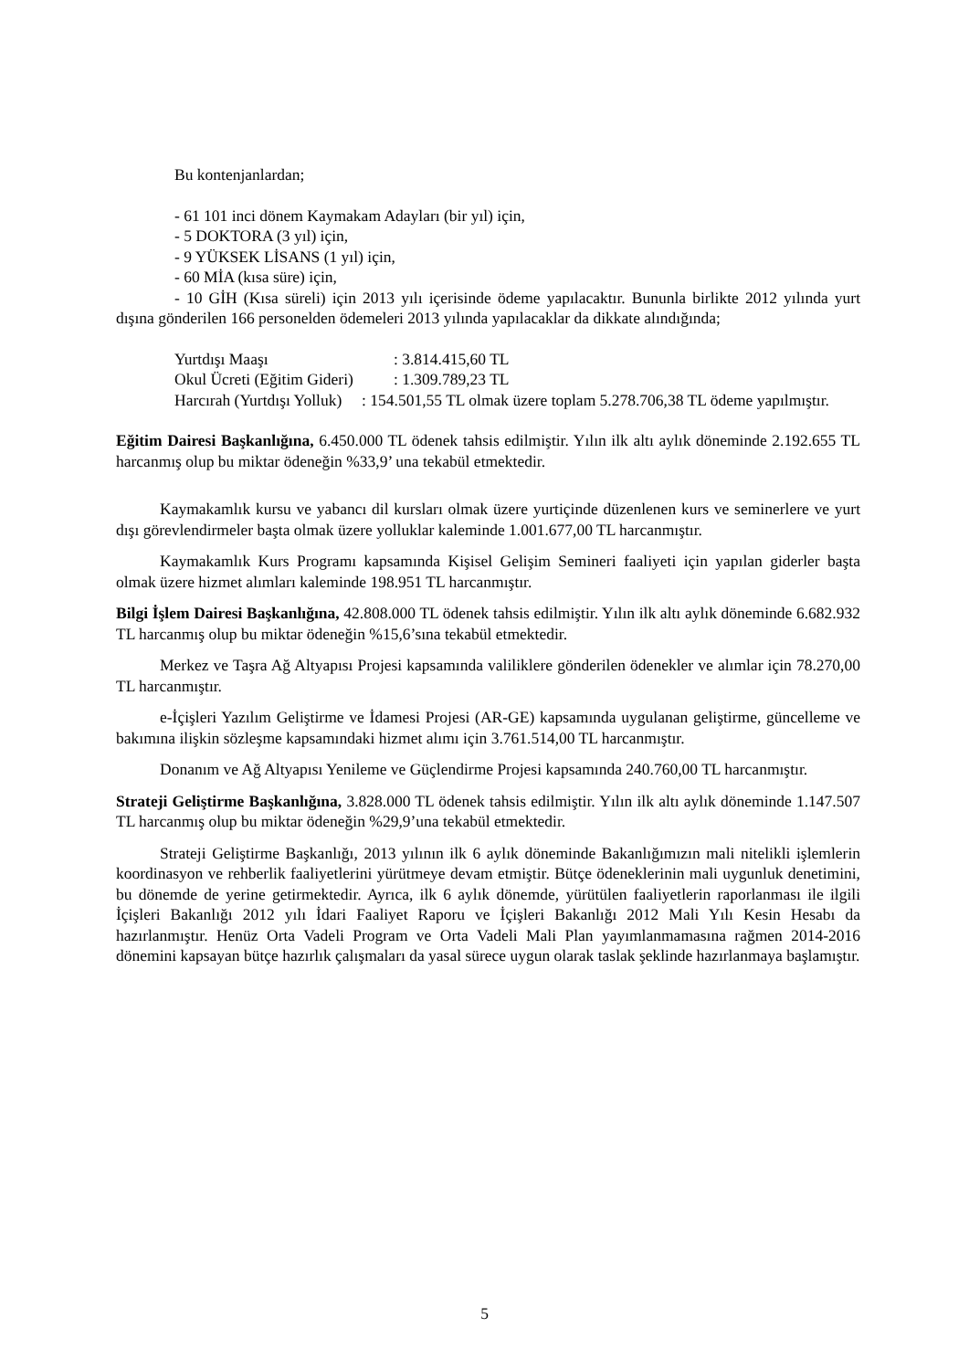Bu kontenjanlardan;
- 61 101 inci dönem Kaymakam Adayları (bir yıl) için,
- 5 DOKTORA (3 yıl) için,
- 9 YÜKSEK LİSANS (1 yıl) için,
- 60 MİA (kısa süre) için,
- 10 GİH (Kısa süreli) için 2013 yılı içerisinde ödeme yapılacaktır. Bununla birlikte 2012 yılında yurt dışına gönderilen 166 personelden ödemeleri 2013 yılında yapılacaklar da dikkate alındığında;
Yurtdışı Maaşı: 3.814.415,60 TL
Okul Ücreti (Eğitim Gideri): 1.309.789,23 TL
Harcırah (Yurtdışı Yolluk) : 154.501,55 TL olmak üzere toplam 5.278.706,38 TL ödeme yapılmıştır.
Eğitim Dairesi Başkanlığına, 6.450.000 TL ödenek tahsis edilmiştir. Yılın ilk altı aylık döneminde 2.192.655 TL harcanmış olup bu miktar ödeneğin %33,9’ una tekabül etmektedir.
Kaymakamlık kursu ve yabancı dil kursları olmak üzere yurtiçinde düzenlenen kurs ve seminerlere ve yurt dışı görevlendirmeler başta olmak üzere yolluklar kaleminde 1.001.677,00 TL harcanmıştır.
Kaymakamlık Kurs Programı kapsamında Kişisel Gelişim Semineri faaliyeti için yapılan giderler başta olmak üzere hizmet alımları kaleminde 198.951 TL harcanmıştır.
Bilgi İşlem Dairesi Başkanlığına, 42.808.000 TL ödenek tahsis edilmiştir. Yılın ilk altı aylık döneminde 6.682.932 TL harcanmış olup bu miktar ödeneğin %15,6’sına tekabül etmektedir.
Merkez ve Taşra Ağ Altyapısı Projesi kapsamında valiliklere gönderilen ödenekler ve alımlar için 78.270,00 TL harcanmıştır.
e-İçişleri Yazılım Geliştirme ve İdamesi Projesi (AR-GE) kapsamında uygulanan geliştirme, güncelleme ve bakımına ilişkin sözleşme kapsamındaki hizmet alımı için 3.761.514,00 TL harcanmıştır.
Donanım ve Ağ Altyapısı Yenileme ve Güçlendirme Projesi kapsamında 240.760,00 TL harcanmıştır.
Strateji Geliştirme Başkanlığına, 3.828.000 TL ödenek tahsis edilmiştir. Yılın ilk altı aylık döneminde 1.147.507 TL harcanmış olup bu miktar ödeneğin %29,9’una tekabül etmektedir.
Strateji Geliştirme Başkanlığı, 2013 yılının ilk 6 aylık döneminde Bakanlığımızın mali nitelikli işlemlerin koordinasyon ve rehberlik faaliyetlerini yürütmeye devam etmiştir. Bütçe ödeneklerinin mali uygunluk denetimini, bu dönemde de yerine getirmektedir. Ayrıca, ilk 6 aylık dönemde, yürütülen faaliyetlerin raporlanması ile ilgili İçişleri Bakanlığı 2012 yılı İdari Faaliyet Raporu ve İçişleri Bakanlığı 2012 Mali Yılı Kesin Hesabı da hazırlanmıştır. Henüz Orta Vadeli Program ve Orta Vadeli Mali Plan yayımlanmamasına rağmen 2014-2016 dönemini kapsayan bütçe hazırlık çalışmaları da yasal sürece uygun olarak taslak şeklinde hazırlanmaya başlamıştır.
5